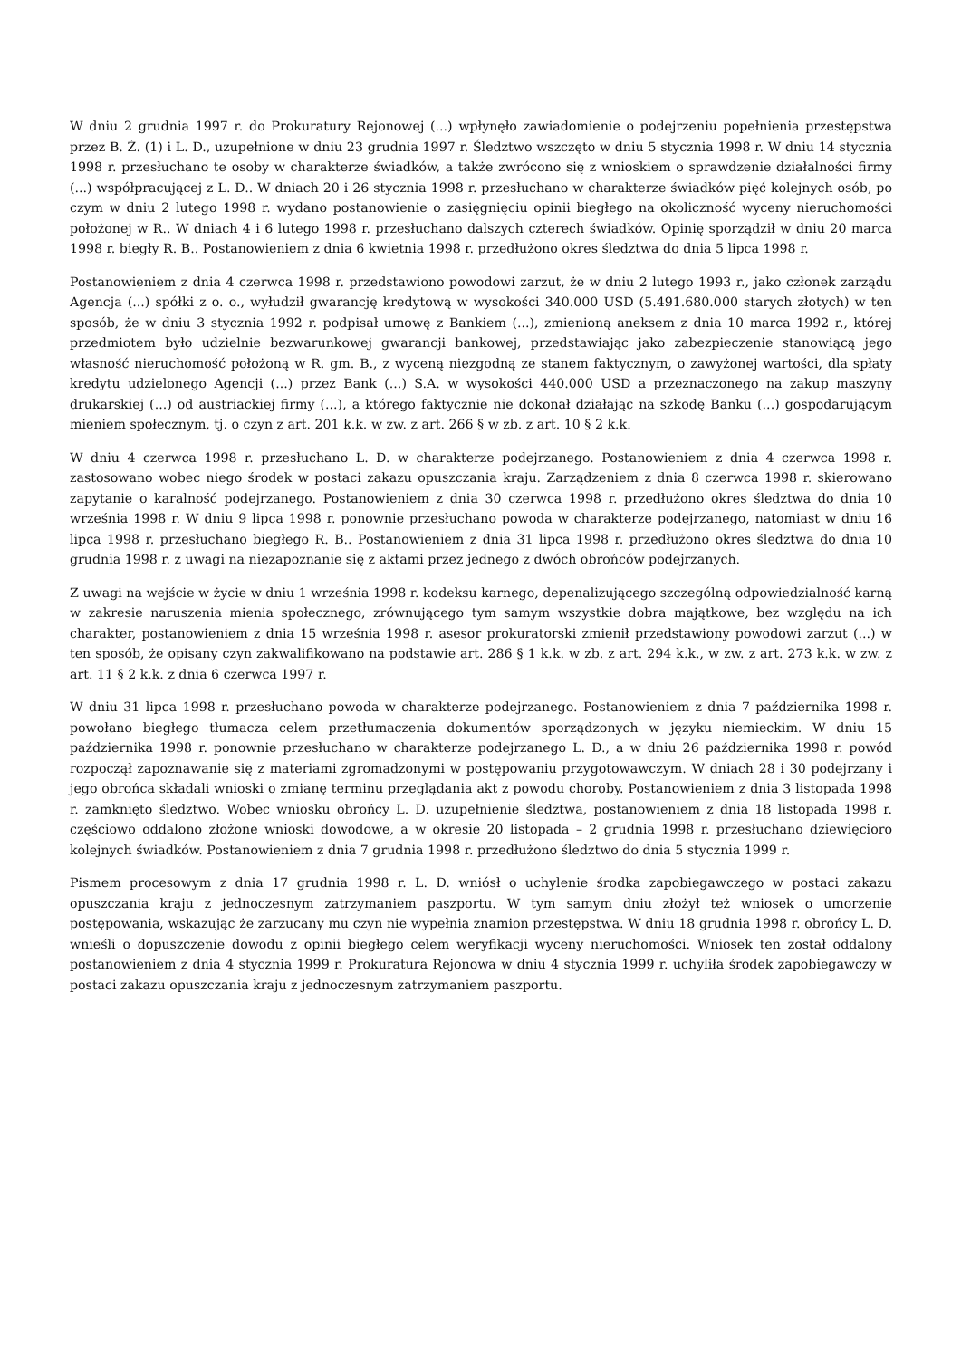W dniu 2 grudnia 1997 r. do Prokuratury Rejonowej (...) wpłynęło zawiadomienie o podejrzeniu popełnienia przestępstwa przez B. Ż. (1) i L. D., uzupełnione w dniu 23 grudnia 1997 r. Śledztwo wszczęto w dniu 5 stycznia 1998 r. W dniu 14 stycznia 1998 r. przesłuchano te osoby w charakterze świadków, a także zwrócono się z wnioskiem o sprawdzenie działalności firmy (...) współpracującej z L. D.. W dniach 20 i 26 stycznia 1998 r. przesłuchano w charakterze świadków pięć kolejnych osób, po czym w dniu 2 lutego 1998 r. wydano postanowienie o zasięgnięciu opinii biegłego na okoliczność wyceny nieruchomości położonej w R.. W dniach 4 i 6 lutego 1998 r. przesłuchano dalszych czterech świadków. Opinię sporządził w dniu 20 marca 1998 r. biegły R. B.. Postanowieniem z dnia 6 kwietnia 1998 r. przedłużono okres śledztwa do dnia 5 lipca 1998 r.
Postanowieniem z dnia 4 czerwca 1998 r. przedstawiono powodowi zarzut, że w dniu 2 lutego 1993 r., jako członek zarządu Agencja (...) spółki z o. o., wyłudził gwarancję kredytową w wysokości 340.000 USD (5.491.680.000 starych złotych) w ten sposób, że w dniu 3 stycznia 1992 r. podpisał umowę z Bankiem (...), zmienioną aneksem z dnia 10 marca 1992 r., której przedmiotem było udzielnie bezwarunkowej gwarancji bankowej, przedstawiając jako zabezpieczenie stanowiącą jego własność nieruchomość położoną w R. gm. B., z wyceną niezgodną ze stanem faktycznym, o zawyżonej wartości, dla spłaty kredytu udzielonego Agencji (...) przez Bank (...) S.A. w wysokości 440.000 USD a przeznaczonego na zakup maszyny drukarskiej (...) od austriackiej firmy (...), a którego faktycznie nie dokonał działając na szkodę Banku (...) gospodarującym mieniem społecznym, tj. o czyn z art. 201 k.k. w zw. z art. 266 § w zb. z art. 10 § 2 k.k.
W dniu 4 czerwca 1998 r. przesłuchano L. D. w charakterze podejrzanego. Postanowieniem z dnia 4 czerwca 1998 r. zastosowano wobec niego środek w postaci zakazu opuszczania kraju. Zarządzeniem z dnia 8 czerwca 1998 r. skierowano zapytanie o karalność podejrzanego. Postanowieniem z dnia 30 czerwca 1998 r. przedłużono okres śledztwa do dnia 10 września 1998 r. W dniu 9 lipca 1998 r. ponownie przesłuchano powoda w charakterze podejrzanego, natomiast w dniu 16 lipca 1998 r. przesłuchano biegłego R. B.. Postanowieniem z dnia 31 lipca 1998 r. przedłużono okres śledztwa do dnia 10 grudnia 1998 r. z uwagi na niezapoznanie się z aktami przez jednego z dwóch obrońców podejrzanych.
Z uwagi na wejście w życie w dniu 1 września 1998 r. kodeksu karnego, depenalizującego szczególną odpowiedzialność karną w zakresie naruszenia mienia społecznego, zrównującego tym samym wszystkie dobra majątkowe, bez względu na ich charakter, postanowieniem z dnia 15 września 1998 r. asesor prokuratorski zmienił przedstawiony powodowi zarzut (...) w ten sposób, że opisany czyn zakwalifikowano na podstawie art. 286 § 1 k.k. w zb. z art. 294 k.k., w zw. z art. 273 k.k. w zw. z art. 11 § 2 k.k. z dnia 6 czerwca 1997 r.
W dniu 31 lipca 1998 r. przesłuchano powoda w charakterze podejrzanego. Postanowieniem z dnia 7 października 1998 r. powołano biegłego tłumacza celem przetłumaczenia dokumentów sporządzonych w języku niemieckim. W dniu 15 października 1998 r. ponownie przesłuchano w charakterze podejrzanego L. D., a w dniu 26 października 1998 r. powód rozpoczął zapoznawanie się z materiami zgromadzonymi w postępowaniu przygotowawczym. W dniach 28 i 30 podejrzany i jego obrońca składali wnioski o zmianę terminu przeglądania akt z powodu choroby. Postanowieniem z dnia 3 listopada 1998 r. zamknięto śledztwo. Wobec wniosku obrońcy L. D. uzupełnienie śledztwa, postanowieniem z dnia 18 listopada 1998 r. częściowo oddalono złożone wnioski dowodowe, a w okresie 20 listopada – 2 grudnia 1998 r. przesłuchano dziewięcioro kolejnych świadków. Postanowieniem z dnia 7 grudnia 1998 r. przedłużono śledztwo do dnia 5 stycznia 1999 r.
Pismem procesowym z dnia 17 grudnia 1998 r. L. D. wniósł o uchylenie środka zapobiegawczego w postaci zakazu opuszczania kraju z jednoczesnym zatrzymaniem paszportu. W tym samym dniu złożył też wniosek o umorzenie postępowania, wskazując że zarzucany mu czyn nie wypełnia znamion przestępstwa. W dniu 18 grudnia 1998 r. obrońcy L. D. wnieśli o dopuszczenie dowodu z opinii biegłego celem weryfikacji wyceny nieruchomości. Wniosek ten został oddalony postanowieniem z dnia 4 stycznia 1999 r. Prokuratura Rejonowa w dniu 4 stycznia 1999 r. uchyliła środek zapobiegawczy w postaci zakazu opuszczania kraju z jednoczesnym zatrzymaniem paszportu.